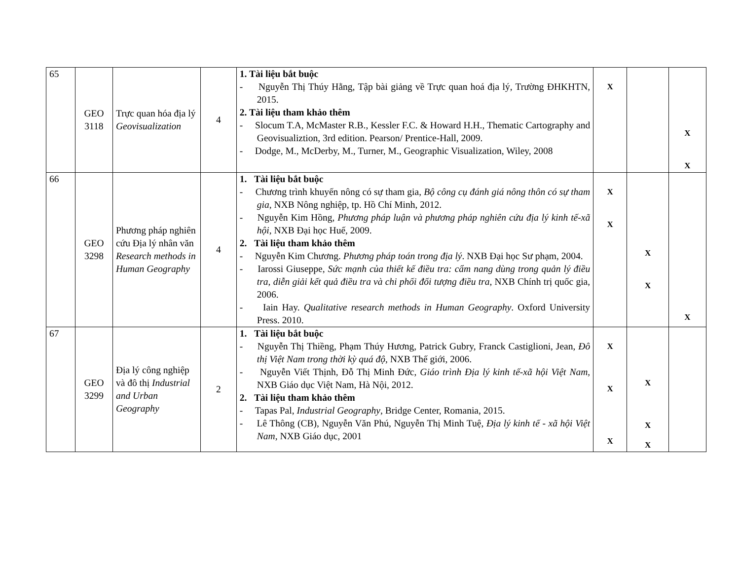| 65 | GEO 3118 | Trực quan hóa địa lý Geovisualization | 4 | 1. Tài liệu bắt buộc - Nguyễn Thị Thúy Hằng, Tập bài giảng về Trực quan hoá địa lý, Trường ĐHKHTN, 2015. 2. Tài liệu tham khảo thêm - Slocum T.A, McMaster R.B., Kessler F.C. & Howard H.H., Thematic Cartography and Geovisualiztion, 3rd edition. Pearson/ Prentice-Hall, 2009. - Dodge, M., McDerby, M., Turner, M., Geographic Visualization, Wiley, 2008 | X | | X X |
| 66 | GEO 3298 | Phương pháp nghiên cứu Địa lý nhân văn Research methods in Human Geography | 4 | 1. Tài liệu bắt buộc - Chương trình khuyến nông có sự tham gia, Bộ công cụ đánh giá nông thôn có sự tham gia , NXB Nông nghiệp, tp. Hồ Chí Minh, 2012. - Nguyễn Kim Hồng, Phương pháp luận và phương pháp nghiên cứu địa lý kinh tế-xã hội , NXB Đại học Huế, 2009. 2. Tài liệu tham khảo thêm - Nguyễn Kim Chương. Phương pháp toán trong địa lý . NXB Đại học Sư phạm, 2004. - Iarossi Giuseppe, Sức mạnh của thiết kế điều tra: cẩm nang dùng trong quản lý điều tra, diễn giải kết quả điều tra và chi phối đối tượng điều tra , NXB Chính trị quốc gia, 2006. - Iain Hay. Qualitative research methods in Human Geography . Oxford University Press. 2010. | X X | X X | X |
| 67 | GEO 3299 | Địa lý công nghiệp và đô thị Industrial and Urban Geography | 2 | 1. Tài liệu bắt buộc - Nguyễn Thị Thiềng, Phạm Thúy Hương, Patrick Gubry, Franck Castiglioni, Jean, Đô thị Việt Nam trong thời kỳ quá độ , NXB Thế giới, 2006. - Nguyễn Viết Thịnh, Đỗ Thị Minh Đức, Giáo trình Địa lý kinh tế-xã hội Việt Nam, NXB Giáo dục Việt Nam, Hà Nội, 2012. 2. Tài liệu tham khảo thêm - Tapas Pal, Industrial Geography , Bridge Center, Romania, 2015. - Lê Thông (CB), Nguyễn Văn Phú, Nguyễn Thị Minh Tuệ, Địa lý kinh tế - xã hội Việt Nam , NXB Giáo dục, 2001 | X X X | X X X | |